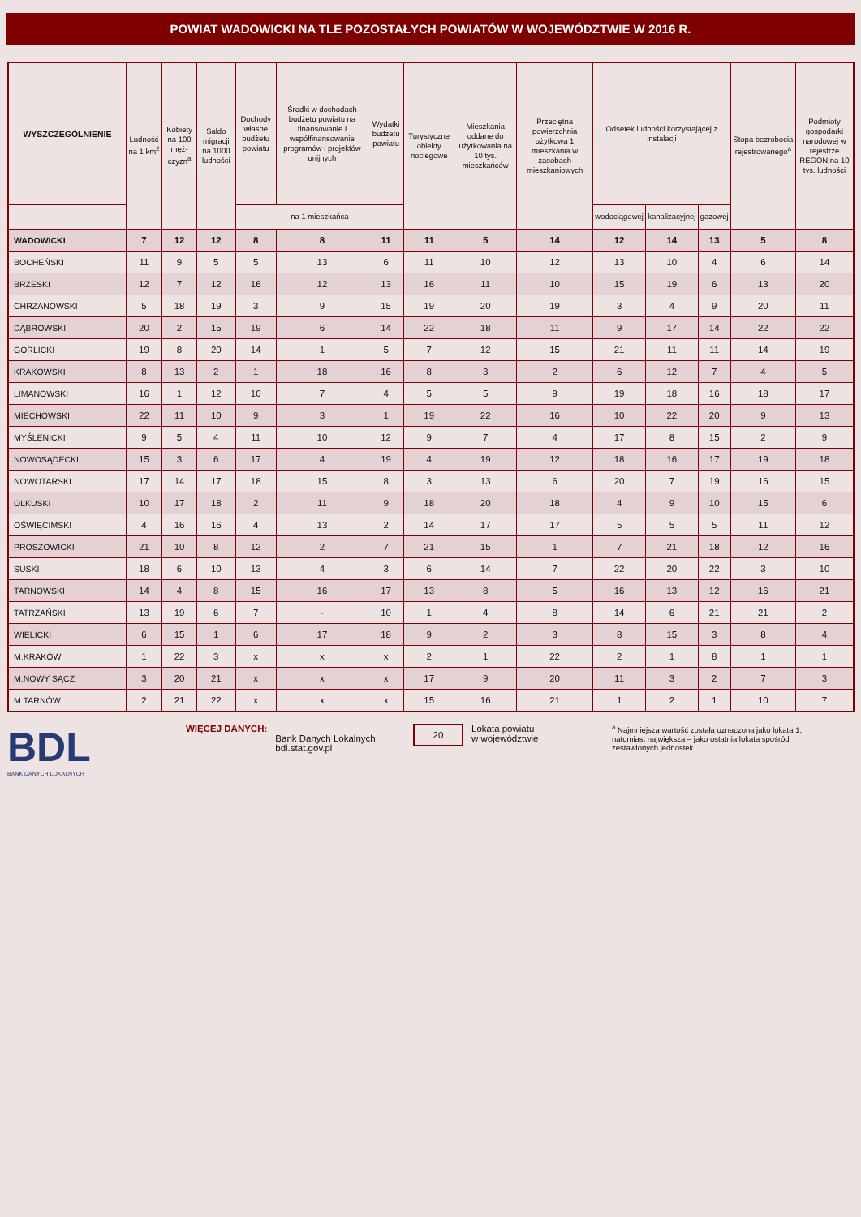POWIAT WADOWICKI NA TLE POZOSTAŁYCH POWIATÓW W WOJEWÓDZTWIE W 2016 R.
| WYSZCZEGÓLNIENIE | Ludność na 1 km<sup>2</sup> | Kobiety na 100 męż-czyzn<sup>a</sup> | Saldo migracji na 1000 ludności | Dochody własne budżetu powiatu | Środki w dochodach budżetu powiatu na finansowanie i współfinansowanie programów i projektów unijnych | Wydatki budżetu powiatu | Turystyczne obiekty noclegowe | Mieszkania oddane do użytkowania na 10 tys. mieszkańców | Przeciętna powierzchnia użytkowa 1 mieszkania w zasobach mieszkaniowych | Odsetek ludności korzystającej z instalacji | | | Stopa bezrobocia rejestrowanego<sup>a</sup> | Podmioty gospodarki narodowej w rejestrze REGON na 10 tys. ludności |
| --- | --- | --- | --- | --- | --- | --- | --- | --- | --- | --- | --- | --- | --- | --- |
| | | | | | | | | | | wodociągowej | kanalizacyjnej | gazowej | | |
| | | | | na 1 mieszkańca | | | | | | | | | | |
| WADOWICKI | 7 | 12 | 12 | 8 | 8 | 11 | 11 | 5 | 14 | 12 | 14 | 13 | 5 | 8 |
| BOCHEŃSKI | 11 | 9 | 5 | 5 | 13 | 6 | 11 | 10 | 12 | 13 | 10 | 4 | 6 | 14 |
| BRZESKI | 12 | 7 | 12 | 16 | 12 | 13 | 16 | 11 | 10 | 15 | 19 | 6 | 13 | 20 |
| CHRZANOWSKI | 5 | 18 | 19 | 3 | 9 | 15 | 19 | 20 | 19 | 3 | 4 | 9 | 20 | 11 |
| DĄBROWSKI | 20 | 2 | 15 | 19 | 6 | 14 | 22 | 18 | 11 | 9 | 17 | 14 | 22 | 22 |
| GORLICKI | 19 | 8 | 20 | 14 | 1 | 5 | 7 | 12 | 15 | 21 | 11 | 11 | 14 | 19 |
| KRAKOWSKI | 8 | 13 | 2 | 1 | 18 | 16 | 8 | 3 | 2 | 6 | 12 | 7 | 4 | 5 |
| LIMANOWSKI | 16 | 1 | 12 | 10 | 7 | 4 | 5 | 5 | 9 | 19 | 18 | 16 | 18 | 17 |
| MIECHOWSKI | 22 | 11 | 10 | 9 | 3 | 1 | 19 | 22 | 16 | 10 | 22 | 20 | 9 | 13 |
| MYŚLENICKI | 9 | 5 | 4 | 11 | 10 | 12 | 9 | 7 | 4 | 17 | 8 | 15 | 2 | 9 |
| NOWOSĄDECKI | 15 | 3 | 6 | 17 | 4 | 19 | 4 | 19 | 12 | 18 | 16 | 17 | 19 | 18 |
| NOWOTARSKI | 17 | 14 | 17 | 18 | 15 | 8 | 3 | 13 | 6 | 20 | 7 | 19 | 16 | 15 |
| OLKUSKI | 10 | 17 | 18 | 2 | 11 | 9 | 18 | 20 | 18 | 4 | 9 | 10 | 15 | 6 |
| OŚWIĘCIMSKI | 4 | 16 | 16 | 4 | 13 | 2 | 14 | 17 | 17 | 5 | 5 | 5 | 11 | 12 |
| PROSZOWICKI | 21 | 10 | 8 | 12 | 2 | 7 | 21 | 15 | 1 | 7 | 21 | 18 | 12 | 16 |
| SUSKI | 18 | 6 | 10 | 13 | 4 | 3 | 6 | 14 | 7 | 22 | 20 | 22 | 3 | 10 |
| TARNOWSKI | 14 | 4 | 8 | 15 | 16 | 17 | 13 | 8 | 5 | 16 | 13 | 12 | 16 | 21 |
| TATRZAŃSKI | 13 | 19 | 6 | 7 | - | 10 | 1 | 4 | 8 | 14 | 6 | 21 | 21 | 2 |
| WIELICKI | 6 | 15 | 1 | 6 | 17 | 18 | 9 | 2 | 3 | 8 | 15 | 3 | 8 | 4 |
| M.KRAKÓW | 1 | 22 | 3 | x | x | x | 2 | 1 | 22 | 2 | 1 | 8 | 1 | 1 |
| M.NOWY SĄCZ | 3 | 20 | 21 | x | x | x | 17 | 9 | 20 | 11 | 3 | 2 | 7 | 3 |
| M.TARNÓW | 2 | 21 | 22 | x | x | x | 15 | 16 | 21 | 1 | 2 | 1 | 10 | 7 |
BDL
BANK DANYCH LOKALNYCH
WIĘCEJ DANYCH:
Bank Danych Lokalnych
bdl.stat.gov.pl
20
Lokata powiatu
w województwie
<sup>a</sup> Najmniejsza wartość została oznaczona jako lokata 1, natomiast największa – jako ostatnia lokata spośród zestawionych jednostek.